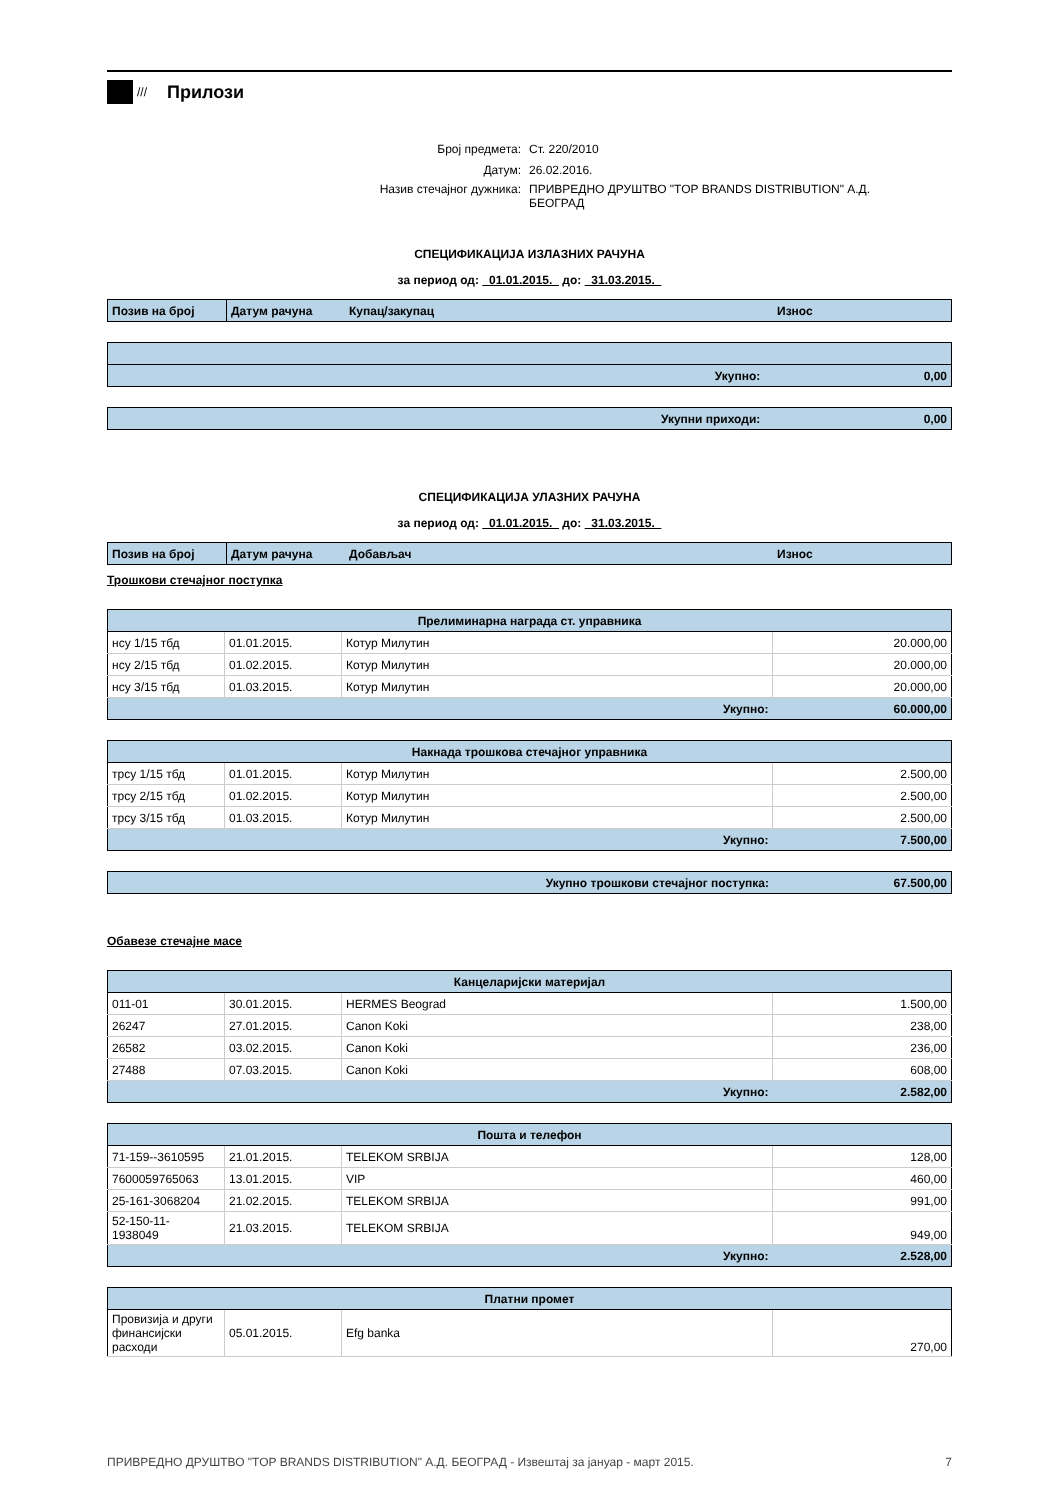///
Прилози
| Број предмета: | Ст. 220/2010 |
| Датум: | 26.02.2016. |
| Назив стечајног дужника: | ПРИВРЕДНО ДРУШТВО "TOP BRANDS DISTRIBUTION" А.Д. БЕОГРАД |
СПЕЦИФИКАЦИЈА ИЗЛАЗНИХ РАЧУНА
за период од: 01.01.2015. до: 31.03.2015.
| Позив на број | Датум рачуна | Купац/закупац | Износ |
| Укупно: 0,00 |
| Укупни приходи: 0,00 |
СПЕЦИФИКАЦИЈА УЛАЗНИХ РАЧУНА
за период од: 01.01.2015. до: 31.03.2015.
| Позив на број | Датум рачуна | Добављач | Износ |
Трошкови стечајног поступка
| Прелиминарна награда ст. управника | | | |
| --- | --- | --- | --- |
| нсу 1/15 тбд | 01.01.2015. | Котур Милутин | 20.000,00 |
| нсу 2/15 тбд | 01.02.2015. | Котур Милутин | 20.000,00 |
| нсу 3/15 тбд | 01.03.2015. | Котур Милутин | 20.000,00 |
| Укупно: | | | 60.000,00 |
| Накнада трошкова стечајног управника | | | |
| --- | --- | --- | --- |
| трсу 1/15 тбд | 01.01.2015. | Котур Милутин | 2.500,00 |
| трсу 2/15 тбд | 01.02.2015. | Котур Милутин | 2.500,00 |
| трсу 3/15 тбд | 01.03.2015. | Котур Милутин | 2.500,00 |
| Укупно: | | | 7.500,00 |
| Укупно трошкови стечајног поступка: | 67.500,00 |
Обавезе стечајне масе
| Канцеларијски материјал | | | |
| --- | --- | --- | --- |
| 011-01 | 30.01.2015. | HERMES Beograd | 1.500,00 |
| 26247 | 27.01.2015. | Canon Koki | 238,00 |
| 26582 | 03.02.2015. | Canon Koki | 236,00 |
| 27488 | 07.03.2015. | Canon Koki | 608,00 |
| Укупно: | | | 2.582,00 |
| Пошта и телефон | | | |
| --- | --- | --- | --- |
| 71-159--3610595 | 21.01.2015. | TELEKOM SRBIJA | 128,00 |
| 7600059765063 | 13.01.2015. | VIP | 460,00 |
| 25-161-3068204 | 21.02.2015. | TELEKOM SRBIJA | 991,00 |
| 52-150-11- 1938049 | 21.03.2015. | TELEKOM SRBIJA | 949,00 |
| Укупно: | | | 2.528,00 |
| Платни промет | | | |
| --- | --- | --- | --- |
| Провизија и други финансијски расходи | 05.01.2015. | Efg banka | 270,00 |
ПРИВРЕДНО ДРУШТВО "TOP BRANDS DISTRIBUTION" А.Д. БЕОГРАД - Извештај за јануар - март 2015. 7